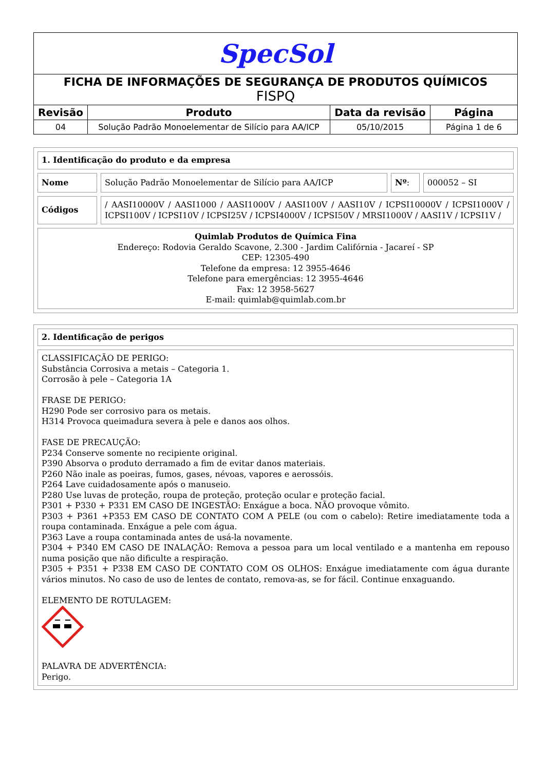| SpecSol | | | |
| FICHA DE INFORMAÇÕES DE SEGURANÇA DE PRODUTOS QUÍMICOS FISPQ | | | |
| Revisão | Produto | Data da revisão | Página |
| 04 | Solução Padrão Monoelementar de Silício para AA/ICP | 05/10/2015 | Página 1 de 6 |
1. Identificação do produto e da empresa
Nome Solução Padrão Monoelementar de Silício para AA/ICP
Nº: 000052 – SI
Códigos / AASI10000V / AASI1000 / AASI1000V / AASI100V / AASI10V / ICPSI10000V / ICPSI1000V / ICPSI100V / ICPSI10V / ICPSI25V / ICPSI4000V / ICPSI50V / MRSI1000V / AASI1V / ICPSI1V /
Quimlab Produtos de Química Fina
Endereço: Rodovia Geraldo Scavone, 2.300 - Jardim Califórnia - Jacareí - SP
CEP: 12305-490
Telefone da empresa: 12 3955-4646
Telefone para emergências: 12 3955-4646
Fax: 12 3958-5627
E-mail: quimlab@quimlab.com.br
2. Identificação de perigos
CLASSIFICAÇÃO DE PERIGO:
Substância Corrosiva a metais – Categoria 1.
Corrosão à pele – Categoria 1A
FRASE DE PERIGO:
H290 Pode ser corrosivo para os metais.
H314 Provoca queimadura severa à pele e danos aos olhos.
FASE DE PRECAUÇÃO:
P234 Conserve somente no recipiente original.
P390 Absorva o produto derramado a fim de evitar danos materiais.
P260 Não inale as poeiras, fumos, gases, névoas, vapores e aerossóis.
P264 Lave cuidadosamente após o manuseio.
P280 Use luvas de proteção, roupa de proteção, proteção ocular e proteção facial.
P301 + P330 + P331 EM CASO DE INGESTÃO: Enxágue a boca. NÃO provoque vômito.
P303 + P361 +P353 EM CASO DE CONTATO COM A PELE (ou com o cabelo): Retire imediatamente toda a roupa contaminada. Enxágue a pele com água.
P363 Lave a roupa contaminada antes de usá-la novamente.
P304 + P340 EM CASO DE INALAÇÃO: Remova a pessoa para um local ventilado e a mantenha em repouso numa posição que não dificulte a respiração.
P305 + P351 + P338 EM CASO DE CONTATO COM OS OLHOS: Enxágue imediatamente com água durante vários minutos. No caso de uso de lentes de contato, remova-as, se for fácil. Continue enxaguando.
ELEMENTO DE ROTULAGEM:
PALAVRA DE ADVERTÊNCIA:
Perigo.